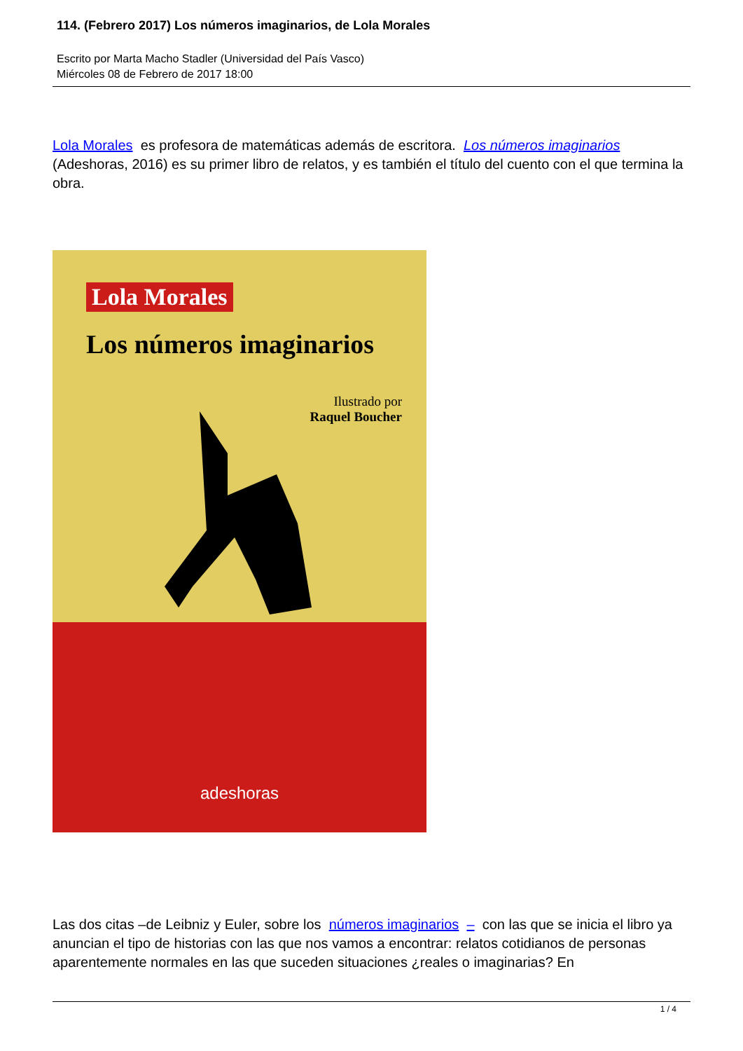114. (Febrero 2017) Los números imaginarios, de Lola Morales
Escrito por Marta Macho Stadler (Universidad del País Vasco)
Miércoles 08 de Febrero de 2017 18:00
Lola Morales es profesora de matemáticas además de escritora. Los números imaginarios (Adeshoras, 2016) es su primer libro de relatos, y es también el título del cuento con el que termina la obra.
Lola Morales
Los números imaginarios
Ilustrado por
Raquel Boucher
adeshoras
Las dos citas –de Leibniz y Euler, sobre los números imaginarios – con las que se inicia el libro ya anuncian el tipo de historias con las que nos vamos a encontrar: relatos cotidianos de personas aparentemente normales en las que suceden situaciones ¿reales o imaginarias? En
1 / 4